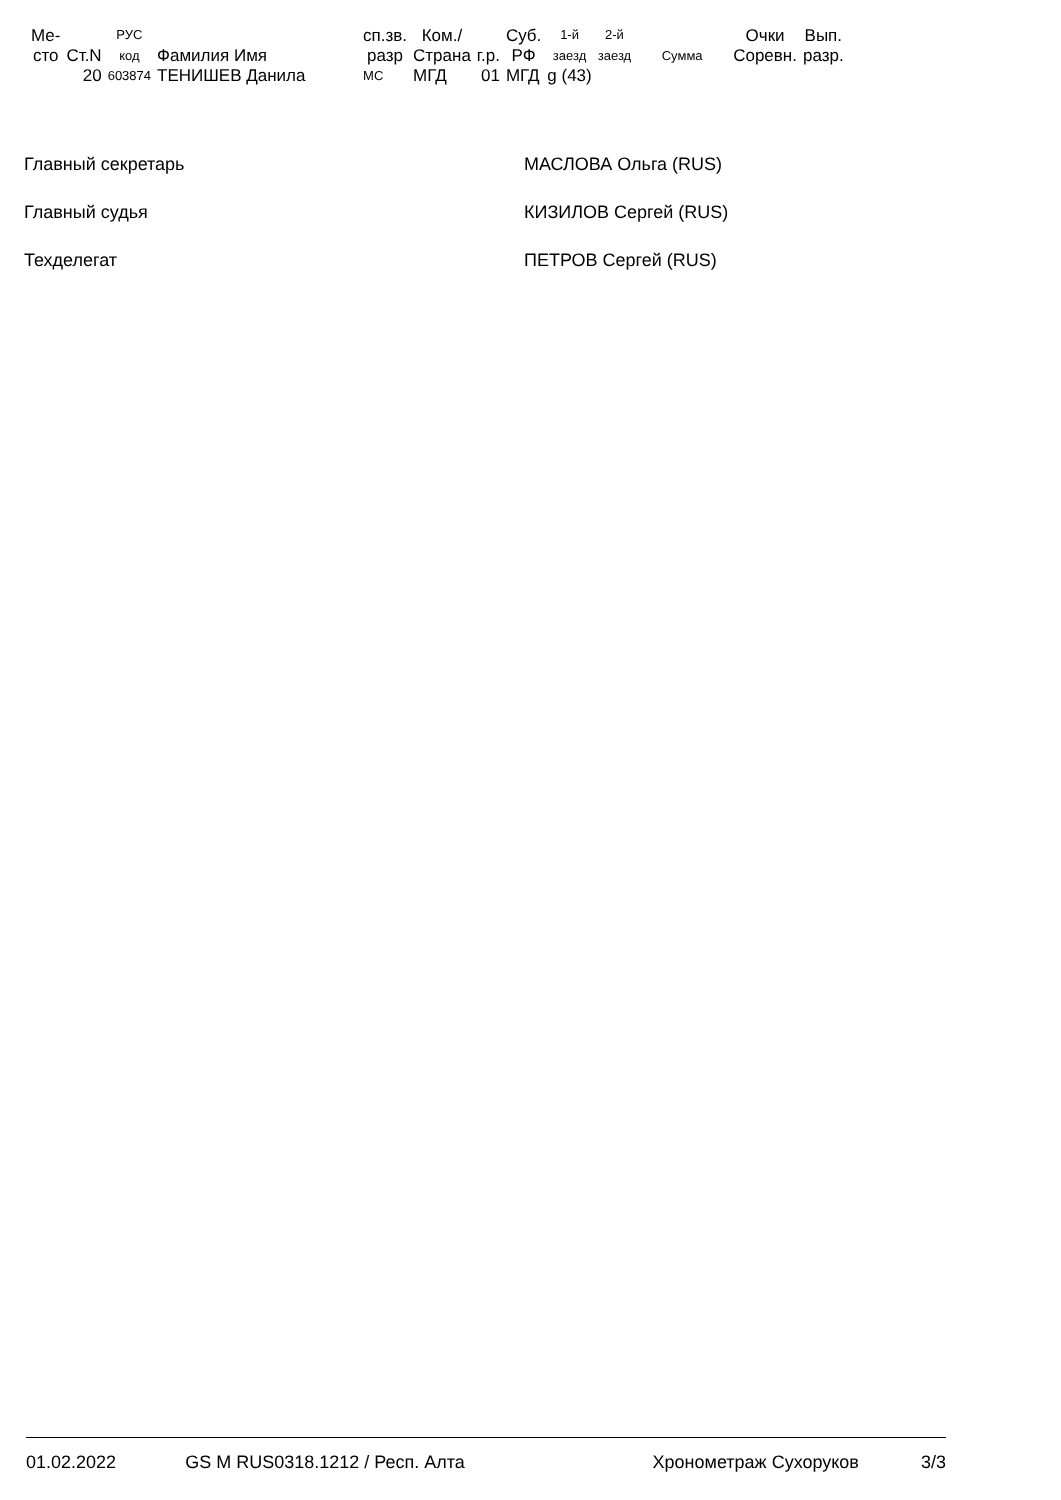| Ме- сто | Ст.N | РУС код | Фамилия Имя | сп.зв. разр | Ком./ Страна | г.р. | Суб. РФ | 1-й заезд | 2-й заезд | Сумма | Очки Соревн. | Вып. разр. |
| --- | --- | --- | --- | --- | --- | --- | --- | --- | --- | --- | --- | --- |
| | 20 | 603874 | ТЕНИШЕВ Данила | МС | МГД | 01 | МГД | g (43) | | | | |
Главный секретарь МАСЛОВА Ольга (RUS)
Главный судья КИЗИЛОВ Сергей (RUS)
Техделегат ПЕТРОВ Сергей (RUS)
01.02.2022 GS M RUS0318.1212 / Респ. Алта Хронометраж Сухоруков 3/3